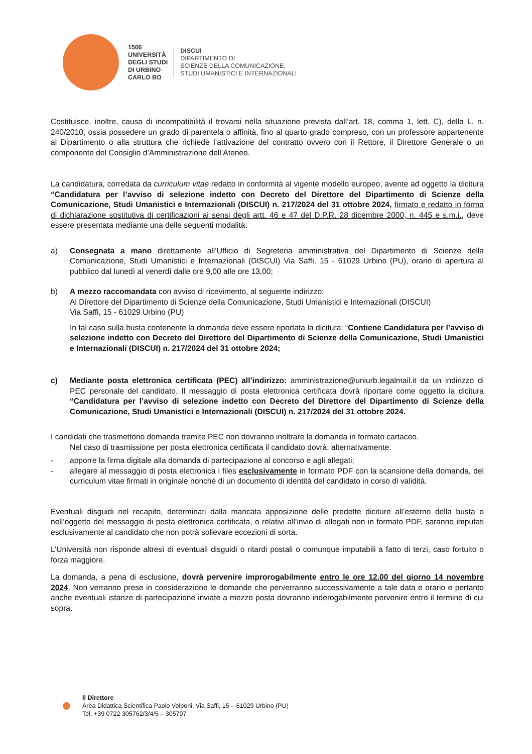1506
UNIVERSITÀ
DEGLI STUDI
DI URBINO
CARLO BO
DISCUI
DIPARTIMENTO DI
SCIENZE DELLA COMUNICAZIONE,
STUDI UMANISTICI E INTERNAZIONALI
Costituisce, inoltre, causa di incompatibilità il trovarsi nella situazione prevista dall’art. 18, comma 1, lett. C), della L. n. 240/2010, ossia possedere un grado di parentela o affinità, fino al quarto grado compreso, con un professore appartenente al Dipartimento o alla struttura che richiede l’attivazione del contratto ovvero con il Rettore, il Direttore Generale o un componente del Consiglio d’Amministrazione dell’Ateneo.
La candidatura, corredata da curriculum vitae redatto in conformità al vigente modello europeo, avente ad oggetto la dicitura “Candidatura per l’avviso di selezione indetto con Decreto del Direttore del Dipartimento di Scienze della Comunicazione, Studi Umanistici e Internazionali (DISCUI) n. 217/2024 del 31 ottobre 2024, firmato e redatto in forma di dichiarazione sostitutiva di certificazioni ai sensi degli artt. 46 e 47 del D.P.R. 28 dicembre 2000, n. 445 e s.m.i., deve essere presentata mediante una delle seguenti modalità:
a) Consegnata a mano direttamente all’Ufficio di Segreteria amministrativa del Dipartimento di Scienze della Comunicazione, Studi Umanistici e Internazionali (DISCUI) Via Saffi, 15 - 61029 Urbino (PU), orario di apertura al pubblico dal lunedì al venerdì dalle ore 9,00 alle ore 13,00;
b) A mezzo raccomandata con avviso di ricevimento, al seguente indirizzo:
Al Direttore del Dipartimento di Scienze della Comunicazione, Studi Umanistici e Internazionali (DISCUI)
Via Saffi, 15 - 61029 Urbino (PU)
In tal caso sulla busta contenente la domanda deve essere riportata la dicitura: “Contiene Candidatura per l’avviso di selezione indetto con Decreto del Direttore del Dipartimento di Scienze della Comunicazione, Studi Umanistici e Internazionali (DISCUI) n. 217/2024 del 31 ottobre 2024;
c) Mediante posta elettronica certificata (PEC) all’indirizzo: amministrazione@uniurb.legalmail.it da un indirizzo di PEC personale del candidato. Il messaggio di posta elettronica certificata dovrà riportare come oggetto la dicitura “Candidatura per l’avviso di selezione indetto con Decreto del Direttore del Dipartimento di Scienze della Comunicazione, Studi Umanistici e Internazionali (DISCUI) n. 217/2024 del 31 ottobre 2024.
I candidati che trasmettono domanda tramite PEC non dovranno inoltrare la domanda in formato cartaceo.
Nel caso di trasmissione per posta elettronica certificata il candidato dovrà, alternativamente:
- apporre la firma digitale alla domanda di partecipazione al concorso e agli allegati;
- allegare al messaggio di posta elettronica i files esclusivamente in formato PDF con la scansione della domanda, del curriculum vitae firmati in originale nonché di un documento di identità del candidato in corso di validità.
Eventuali disguidi nel recapito, determinati dalla mancata apposizione delle predette diciture all’esterno della busta o nell’oggetto del messaggio di posta elettronica certificata, o relativi all’invio di allegati non in formato PDF, saranno imputati esclusivamente al candidato che non potrà sollevare eccezioni di sorta.
L’Università non risponde altresì di eventuali disguidi o ritardi postali o comunque imputabili a fatto di terzi, caso fortuito o forza maggiore.
La domanda, a pena di esclusione, dovrà pervenire improrogabilmente entro le ore 12.00 del giorno 14 novembre 2024. Non verranno prese in considerazione le domande che perverranno successivamente a tale data e orario e pertanto anche eventuali istanze di partecipazione inviate a mezzo posta dovranno inderogabilmente pervenire entro il termine di cui sopra.
Il Direttore
Area Didattica Scientifica Paolo Volponi, Via Saffi, 15 – 61029 Urbino (PU)
Tel. +39 0722 305762/3/4/5 – 305797